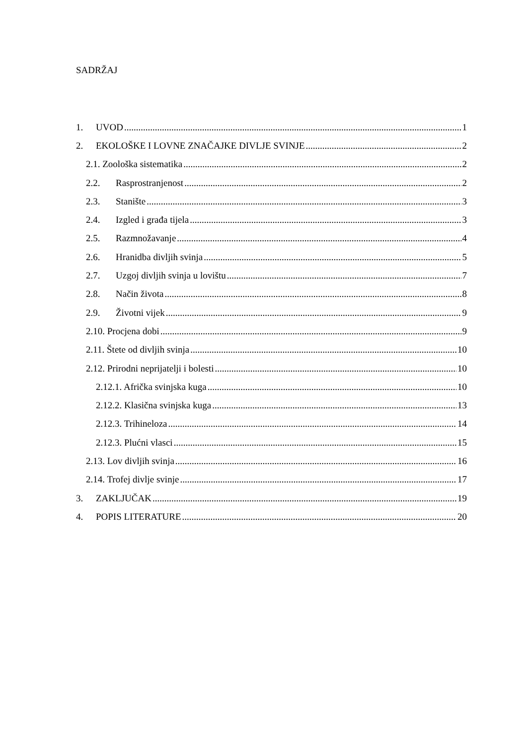SADRŽAJ
1. UVOD 1
2. EKOLOŠKE I LOVNE ZNAČAJKE DIVLJE SVINJE 2
2.1. Zoološka sistematika 2
2.2. Rasprostranjenost 2
2.3. Stanište 3
2.4. Izgled i građa tijela 3
2.5. Razmnožavanje 4
2.6. Hranidba divljih svinja 5
2.7. Uzgoj divljih svinja u lovištu 7
2.8. Način života 8
2.9. Životni vijek 9
2.10. Procjena dobi 9
2.11. Štete od divljih svinja 10
2.12. Prirodni neprijatelji i bolesti 10
2.12.1. Afrička svinjska kuga 10
2.12.2. Klasična svinjska kuga 13
2.12.3. Trihineloza 14
2.12.3. Plućni vlasci 15
2.13. Lov divljih svinja 16
2.14. Trofej divlje svinje 17
3. ZAKLJUČAK 19
4. POPIS LITERATURE 20